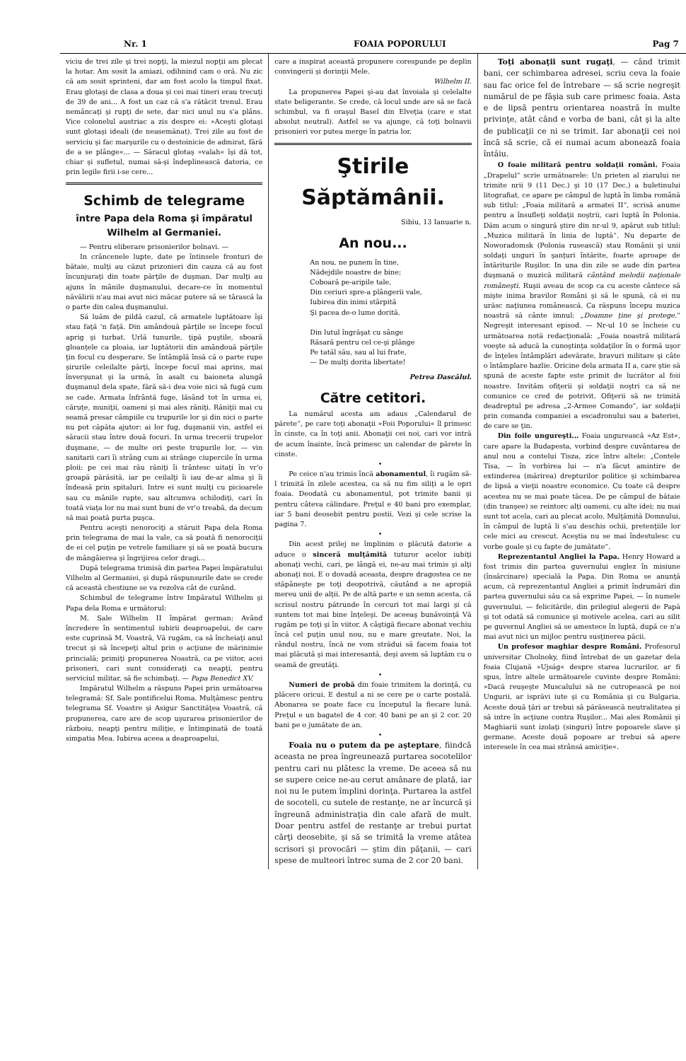Nr. 1 FOAIA POPORULUI Pag 7
viciu de trei zile şi trei nopţi, la miezul nopţii am plecat la hotar. Am sosit la amiazi, odihnind cam o oră. Nu zic că am sosit sprinteni, dar am fost acolo la timpul fixat. Erau glotaşi de clasa a doua şi cei mai tineri erau trecuţi de 39 de ani... A fost un caz că s'a rătăcit trenul. Erau nemâncaţi şi rupţi de sete, dar nici unul nu s'a plâns. Vice colonelul austriac a zis despre ei: »Aceşti glotaşi sunt glotaşi ideali (de neasemănat). Trei zile au fost de serviciu şi fac marşurile cu o destoinicie de admirat, fără de a se plânge«... — Săracul glotaş »valah« îşi dă tot, chiar şi sufletul, numai să-şi îndeplinească datoria, ce prin legile firii i-se cere...
Schimb de telegrame
între Papa dela Roma şi împăratul Wilhelm al Germaniei.
— Pentru eliberare prisonierilor bolnavi. —
In crâncenele lupte, date pe întinsele fronturi de bătaie, mulţi au căzut prizonieri din cauza că au fost încunjuraţi din toate părţile de duşman. Dar mulţi au ajuns în mânile duşmanului, decare-ce în momentul năvălirii n'au mai avut nici măcar putere să se târască la o parte din calea duşmanului.
Să luăm de pildă cazul, că armatele luptătoare îşi stau faţă 'n faţă. Din amândouă părţile se începe focul aprig şi turbat. Urlă tunurile, ţipă puştile, sboară gloanţele ca ploaia, iar luptătorii din amândouă părţile ţin focul cu desperare. Se întâmplă însă că o parte rupe şirurile celeilalte părţi, începe focul mai aprins, mai înverşunat şi la urmă, în asalt cu baioneta alungă duşmanul dela spate, fără să-i dea voie nici să fugă cum se cade. Armata înfrântă fuge, lăsând tot în urma ei, căruţe, muniţii, oameni şi mai ales răniţi. Răniţii mai cu seamă presar câmpiile cu trupurile lor şi din nici o parte nu pot căpăta ajutor: ai lor fug, duşmanii vin, astfel ei săracii stau între două focuri. In urma trecerii trupelor duşmane, — de multe ori peste trupurile lor, — vin sanitarii cari îi strâng cum ai strânge ciupercile în urma ploii: pe cei mai rău răniţi îi trântesc uitaţi în vr'o groapă părăsită, iar pe ceilalţi îi iau de-ar alma şi îi îndeasă prin spitaluri. Intre ei sunt mulţi cu picioarele sau cu mânile rupte, sau altcumva schilodiţi, cari în toată viaţa lor nu mai sunt buni de vr'o treabă, da decum să mai poată purta puşca.
Pentru aceşti nenorociţi a stăruit Papa dela Roma prin telegrama de mai la vale, ca să poată fi nenorociţii de ei cel puţin pe vetrele familiare şi să se poată bucura de mângâierea şi îngrijirea celor dragi...
După telegrama trimisă din partea Papei împăratului Vilhelm al Germaniei, şi după răspunsurile date se crede că această chestiune se va rezolva cât de curând.
Schimbul de telegrame între Impăratul Wilhelm şi Papa dela Roma e următorul:
M. Sale Wilhelm II împărat german: Având încredere în sentimentul iubirii deaproapelui, de care este cuprinsă M. Voastră, Vă rugăm, ca să încheiaţi anul trecut şi să începeţi altul prin o acţiune de mărinimie princială; primiţi propunerea Noastră, ca pe viitor, acei prisoneri, cari sunt consideraţi ca neapţi, pentru serviciul militar, să fie schimbaţi. — Papa Benedict XV.
Impăratul Wilhelm a răspuns Papei prin următoarea telegramă: Sf. Sale pontificelui Roma. Mulţămesc pentru telegrama Sf. Voastre şi Asigur Sanctităţea Voastră, că propunerea, care are de scop uşurarea prisonierilor de războiu, neapţi pentru miliţie, e întimpinată de toată simpatia Mea. Iubirea aceea a deaproapelui,
care a inspirat această propunere corespunde pe deplin convingerii şi dorinţii Mele.
Wilhelm II.
La propunerea Papei şi-au dat învoiala şi celelalte state beligerante. Se crede, că locul unde are să se facă schimbul, va fi oraşul Basel din Elveţia (care e stat absolut neutral). Astfel se va ajunge, că toţi bolnavii prisonieri vor putea merge în patria lor.
Ştirile Săptămânii.
Sibiu, 13 Ianuarie n.
An nou...
An nou, ne punem în tine,
Nădejdile noastre de bine;
Coboară pe-aripile tale,
Din ceriuri spre-a plângerii vale,
Iubirea din inimi stârpită
Şi pacea de-o lume dorită.
Din lutul îngrăşat cu sânge
Răsară pentru cel ce-şi plânge
Pe tatăl său, sau al lui frate,
— De mulţi dorita libertate!
Petrea Dascălul.
Către cetitori.
La numărul acesta am adaus „Calendarul de părete“, pe care toţi abonaţii »Foii Poporului« îl primesc în cinste, ca în toţi anii. Abonaţii cei noi, cari vor intră de acum înainte, încă primesc un calendar de părete în cinste.
•
Pe ceice n'au trimis încă abonamentul, îi rugăm să-l trimită în zilele acestea, ca să nu fim siliţi a le opri foaia. Deodată cu abonamentul, pot trimite banii şi pentru câteva călindare. Preţul e 40 bani pro exemplar, iar 5 bani deosebit pentru postii. Vezi şi cele scrise la pagina 7.
•
Din acest prilej ne împlinim o plăcută datorie a aduce o sinceră mulţămită tuturor acelor iubiţi abonaţi vechi, cari, pe lângă ei, ne-au mai trimis şi alţi abonaţi noi. E o dovadă aceasta, despre dragostea ce ne stăpâneşte pe toţi deopotrivă, căutând a ne apropiă mereu unii de alţii. Pe de altă parte e un semn acesta, că scrisul nostru pătrunde în cercuri tot mai largi şi că suntem tot mai bine înţeleşi. De aceeaş bunăvoinţă Vă rugăm pe toţi şi în viitor. A câştigă fiecare abonat vechiu încă cel puţin unul nou, nu e mare greutate. Noi, la rândul nostru, încă ne vom strădui să facem foaia tot mai plăcută şi mai interesantă, deşi avem să luptăm cu o seamă de greutăţi.
•
Numeri de probă din foaie trimitem la dorinţă, cu plăcere oricui. E destul a ni se cere pe o carte postală. Abonarea se poate face cu începutul la fiecare lună. Preţul e un bagatel de 4 cor. 40 bani pe an şi 2 cor. 20 bani pe o jumătate de an.
•
Foaia nu o putem da pe aşteptare, fiindcă aceasta ne prea îngreunează purtarea socotelilor pentru cari nu plătesc la vreme. De aceea să nu se supere ceice ne-au cerut amânare de plată, iar noi nu le putem împlini dorinţa. Purtarea la astfel de socoteli, cu sutele de restanţe, ne ar încurcă şi îngreună administraţia din cale afară de mult. Doar pentru astfel de restanţe ar trebui purtat cărţi deosebite, şi să se trimită la vreme atâtea scrisori şi provocări — ştim din păţanii, — cari spese de multeori întrec suma de 2 cor 20 bani.
Toţi abonaţii sunt rugaţi, — când trimit bani, cer schimbarea adresei, scriu ceva la foaie sau fac orice fel de întrebare — să scrie negreşit numărul de pe fâşia sub care primesc foaia. Asta e de lipsă pentru orientarea noastră în multe privinţe, atât când e vorba de bani, cât şi la alte de publicaţii ce ni se trimit. Iar abonaţii cei noi încă să scrie, că ei numai acum abonează foaia întâiu.
O foaie militară pentru soldaţii români. Foaia „Drapelul“ scrie următoarele: Un prieten al ziarului ne trimite nrii 9 (11 Dec.) şi 10 (17 Dec.) a buletinului litografiat, ce apare pe câmpul de luptă în limba română sub titlul: „Foaia militară a armatei II“, scrisă anume pentru a însufleţi soldaţii noştrii, cari luptă în Polonia. Dăm acum o singură ştire din nr-ul 9, apărut sub titlul: „Muzica militară în linia de luptă“. Nu departe de Noworadomsk (Polonia rusească) stau Românii şi unii soldaţi unguri în şanţuri întărite, foarte aproape de întăriturile Ruşilor. In una din zile se aude din partea duşmană o muzică militară cântând melodii naţionale româneşti. Ruşii aveau de scop ca cu aceste cântece să mişte inima bravilor Români şi să le spună, că ei nu urăsc naţiunea românească. Ca răspuns începu muzica noastră să cânte imnul: „Doamne ţine şi protege.“ Negreşit interesant episod. — Nr-ul 10 se încheie cu următoarea notă redacţională: „Foaia noastră militară voeşte să aducă la cunoştinţa soldaţilor în o formă uşor de înţeles întâmplări adevărate, bravuri militare şi câte o întâmplare hazlie. Oricine dela armata II a, care ştie să spună de aceste fapte este primit de lucrător al foii noastre. Invităm ofiţerii şi soldaţii noştri ca să ne comunice ce cred de potrivit. Ofiţerii să ne trimită deadreptul pe adresa „2-Armee Comando“, iar soldaţii prin comanda companiei a escadronului sau a bateriei, de care se ţin.
Din foile ungureşti... Foaia ungurească »Az Est«, care apare la Budapesta, vorbind despre cuvântarea de anul nou a contelui Tisza, zice între altele: „Contele Tisa, — în vorbirea lui — n'a făcut amintire de extinderea (mărirea) drepturilor politice şi schimbarea de lipsă a vieţii noastre economice. Cu toate că despre acestea nu se mai poate tăcea. De pe câmpul de bătaie (din tranşee) se reintorc alţi oameni, cu alte idei; nu mai sunt tot acela, cari au plecat acolo. Mulţămită Domnului, în câmpul de luptă li s'au deschis ochii, pretenţiile lor cele mici au crescut. Aceştia nu se mai îndestulesc cu vorbe goale şi cu fapte de jumătate“.
Reprezentantul Angliei la Papa. Henry Howard a fost trimis din partea guvernului englez în misiune (însărcinare) specială la Papa. Din Roma se anunţă acum, că reprezentantul Angliei a primit îndrumări din partea guvernului său ca să exprime Papei, — în numele guvernului, — felicitările, din prilegiul alegerii de Papă şi tot odată să comunice şi motivele acelea, cari au silit pe guvernul Angliei să se amestece în luptă, după ce n'a mai avut nici un mijloc pentru susţinerea păcii.
Un profesor maghiar despre Români. Profesorul universitar Cholnoky, fiind întrebat de un gazetar dela foaia Clujană »Ujság« despre starea lucrurilor, ar fi spus, între altele următoarele cuvinte despre Români: »Dacă reuşeşte Muscalului să ne cutropească pe noi Ungurii, ar isprăvi iute şi cu România şi cu Bulgaria. Aceste două ţări ar trebui să părăsească neutralitatea şi să intre în acţiune contra Ruşilor... Mai ales Românii şi Maghiarii sunt izolaţi (singuri) între popoarele slave şi germane. Aceste două popoare ar trebui să apere interesele în cea mai strânsă amiciţie«.